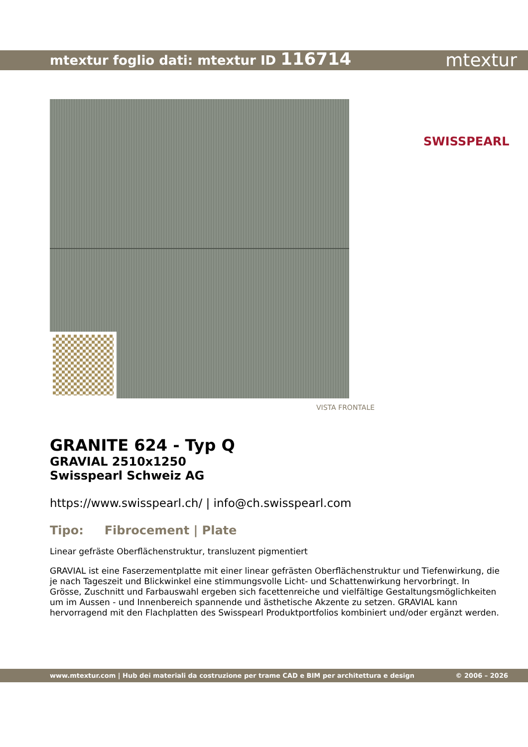mtextur foglio dati: mtextur ID 116714 mtextur
SWISSPEARL
VISTA FRONTALE
GRANITE 624 - Typ Q
GRAVIAL 2510x1250
Swisspearl Schweiz AG
https://www.swisspearl.ch/ | info@ch.swisspearl.com
Tipo: Fibrocement | Plate
Linear gefräste Oberflächenstruktur, transluzent pigmentiert
GRAVIAL ist eine Faserzementplatte mit einer linear gefrästen Oberflächenstruktur und Tiefenwirkung, die je nach Tageszeit und Blickwinkel eine stimmungsvolle Licht- und Schattenwirkung hervorbringt. In Grösse, Zuschnitt und Farbauswahl ergeben sich facettenreiche und vielfältige Gestaltungsmöglichkeiten um im Aussen - und Innenbereich spannende und ästhetische Akzente zu setzen. GRAVIAL kann hervorragend mit den Flachplatten des Swisspearl Produktportfolios kombiniert und/oder ergänzt werden.
www.mtextur.com | Hub dei materiali da costruzione per trame CAD e BIM per architettura e design © 2006 – 2026